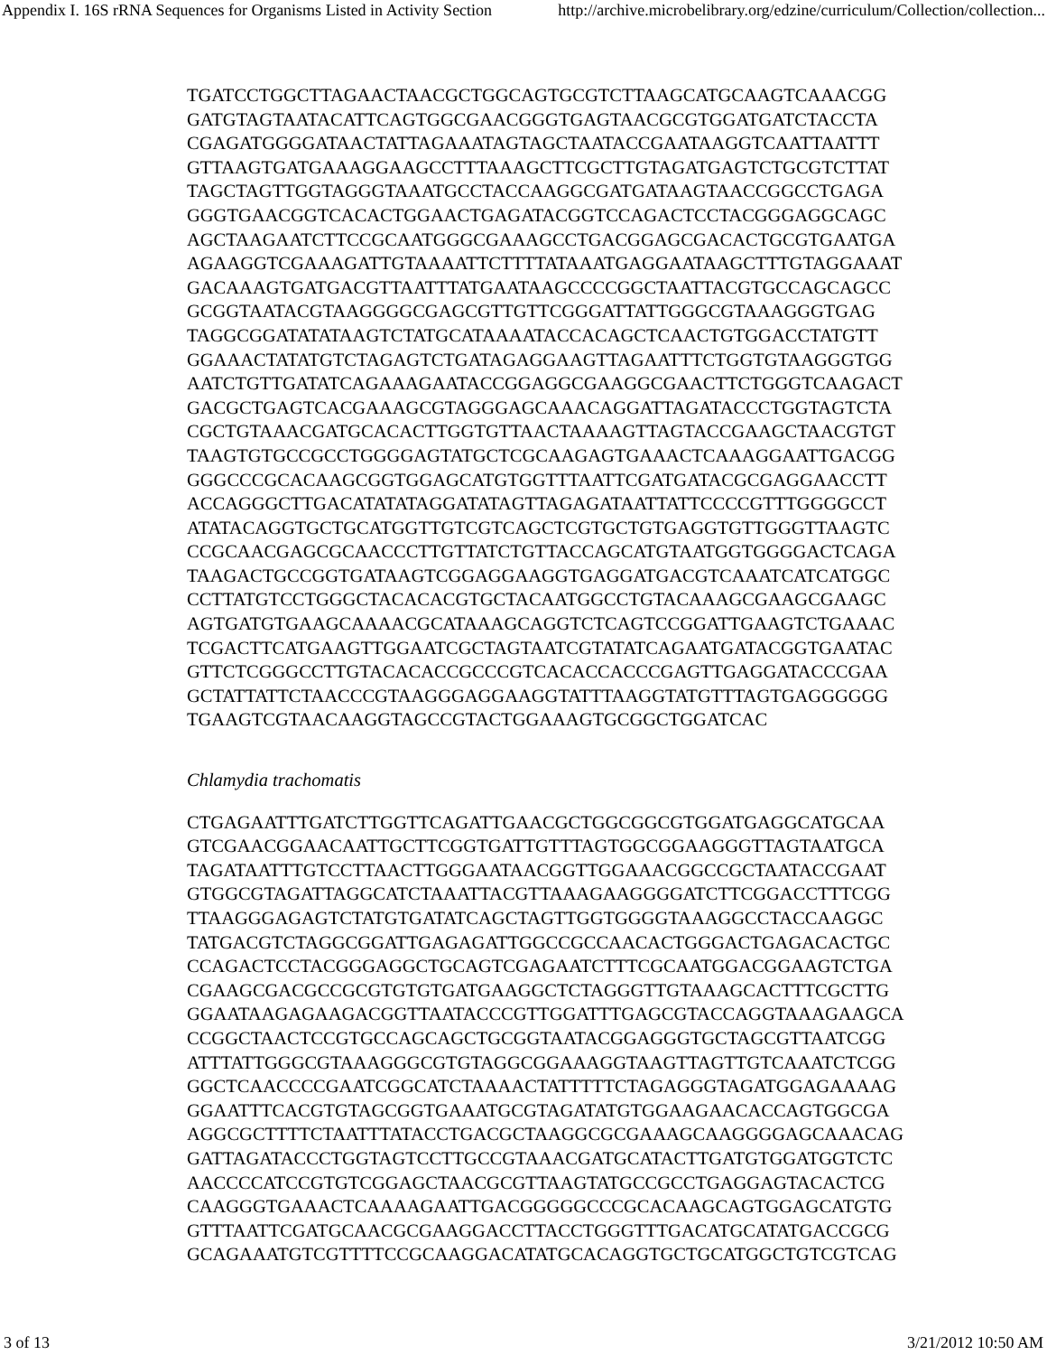Appendix I. 16S rRNA Sequences for Organisms Listed in Activity Section http://archive.microbelibrary.org/edzine/curriculum/Collection/collection...
TGATCCTGGCTTAGAACTAACGCTGGCAGTGCGTCTTAAGCATGCAAGTCAAACGG GATGTAGTAATACATTCAGTGGCGAACGGGTGAGTAACGCGTGGATGATCTACCTA CGAGATGGGGATAACTATTAGAAATAGTAGCTAATACCGAATAAGGTCAATTAATTT GTTAAGTGATGAAAGGAAGCCTTTAAAGCTTCGCTTGTAGATGAGTCTGCGTCTTAT TAGCTAGTTGGTAGGGTAAATGCCTACCAAGGCGATGATAAGTAACCGGCCTGAGA GGGTGAACGGTCACACTGGAACTGAGATACGGTCCAGACTCCTACGGGAGGCAGC AGCTAAGAATCTTCCGCAATGGGCGAAAGCCTGACGGAGCGACACTGCGTGAATGA AGAAGGTCGAAAGATTGTAAAATTCTTTTATAAATGAGGAATAAGCTTTGTAGGAAAT GACAAAGTGATGACGTTAATTTATGAATAAGCCCCGGCTAATTACGTGCCAGCAGCC GCGGTAATACGTAAGGGGCGAGCGTTGTTCGGGATTATTGGGCGTAAAGGGTGAG TAGGCGGATATATAAGTCTATGCATAAAATACCACAGCTCAACTGTGGACCTATGTT GGAAACTATATGTCTAGAGTCTGATAGAGGAAGTTAGAATTTCTGGTGTAAGGGTGG AATCTGTTGATATCAGAAAGAATACCGGAGGCGAAGGCGAACTTCTGGGTCAAGACT GACGCTGAGTCACGAAAGCGTAGGGAGCAAACAGGATTAGATACCCTGGTAGTCTA CGCTGTAAACGATGCACACTTGGTGTTAACTAAAAGTTAGTACCGAAGCTAACGTGT TAAGTGTGCCGCCTGGGGAGTATGCTCGCAAGAGTGAAACTCAAAGGAATTGACGG GGGCCCGCACAAGCGGTGGAGCATGTGGTTTAATTCGATGATACGCGAGGAACCTT ACCAGGGCTTGACATATATAGGATATAGTTAGAGATAATTATTCCCCGTTTGGGGCCT ATATACAGGTGCTGCATGGTTGTCGTCAGCTCGTGCTGTGAGGTGTTGGGTTAAGTC CCGCAACGAGCGCAACCCTTGTTATCTGTTACCAGCATGTAATGGTGGGGACTCAGA TAAGACTGCCGGTGATAAGTCGGAGGAAGGTGAGGATGACGTCAAATCATCATGGC CCTTATGTCCTGGGCTACACACGTGCTACAATGGCCTGTACAAAGCGAAGCGAAGC AGTGATGTGAAGCAAAACGCATAAAGCAGGTCTCAGTCCGGATTGAAGTCTGAAAC TCGACTTCATGAAGTTGGAATCGCTAGTAATCGTATATCAGAATGATACGGTGAATAC GTTCTCGGGCCTTGTACACACCGCCCGTCACACCACCCGAGTTGAGGATACCCGAA GCTATTATTCTAACCCGTAAGGGAGGAAGGTATTTAAGGTATGTTTAGTGAGGGGGG TGAAGTCGTAACAAGGTAGCCGTACTGGAAAGTGCGGCTGGATCAC
Chlamydia trachomatis
CTGAGAATTTGATCTTGGTTCAGATTGAACGCTGGCGGCGTGGATGAGGCATGCAA GTCGAACGGAACAATTGCTTCGGTGATTGTTTAGTGGCGGAAGGGTTAGTAATGCA TAGATAATTTGTCCTTAACTTGGGAATAACGGTTGGAAACGGCCGCTAATACCGAAT GTGGCGTAGATTAGGCATCTAAATTACGTTAAAGAAGGGGATCTTCGGACCTTTCGG TTAAGGGAGAGTCTATGTGATATCAGCTAGTTGGTGGGGTAAAGGCCTACCAAGGC TATGACGTCTAGGCGGATTGAGAGATTGGCCGCCAACACTGGGACTGAGACACTGC CCAGACTCCTACGGGAGGCTGCAGTCGAGAATCTTTCGCAATGGACGGAAGTCTGA CGAAGCGACGCCGCGTGTGTGATGAAGGCTCTAGGGTTGTAAAGCACTTTCGCTTG GGAATAAGAGAAGACGGTTAATACCCGTTGGATTTGAGCGTACCAGGTAAAGAAGCA CCGGCTAACTCCGTGCCAGCAGCTGCGGTAATACGGAGGGTGCTAGCGTTAATCGG ATTTATTGGGCGTAAAGGGCGTGTAGGCGGAAAGGTAAGTTAGTTGTCAAATCTCGG GGCTCAACCCCGAATCGGCATCTAAAACTATTTTTCTAGAGGGTAGATGGAGAAAAG GGAATTTCACGTGTAGCGGTGAAATGCGTAGATATGTGGAAGAACACCAGTGGCGA AGGCGCTTTTCTAATTTATACCTGACGCTAAGGCGCGAAAGCAAGGGGAGCAAACAG GATTAGATACCCTGGTAGTCCTTGCCGTAAACGATGCATACTTGATGTGGATGGTCTC AACCCCATCCGTGTCGGAGCTAACGCGTTAAGTATGCCGCCTGAGGAGTACACTCG CAAGGGTGAAACTCAAAAGAATTGACGGGGGCCCGCACAAGCAGTGGAGCATGTG GTTTAATTCGATGCAACGCGAAGGACCTTACCTGGGTTTGACATGCATATGACCGCG GCAGAAATGTCGTTTTCCGCAAGGACATATGCACAGGTGCTGCATGGCTGTCGTCAG
3 of 13 3/21/2012 10:50 AM